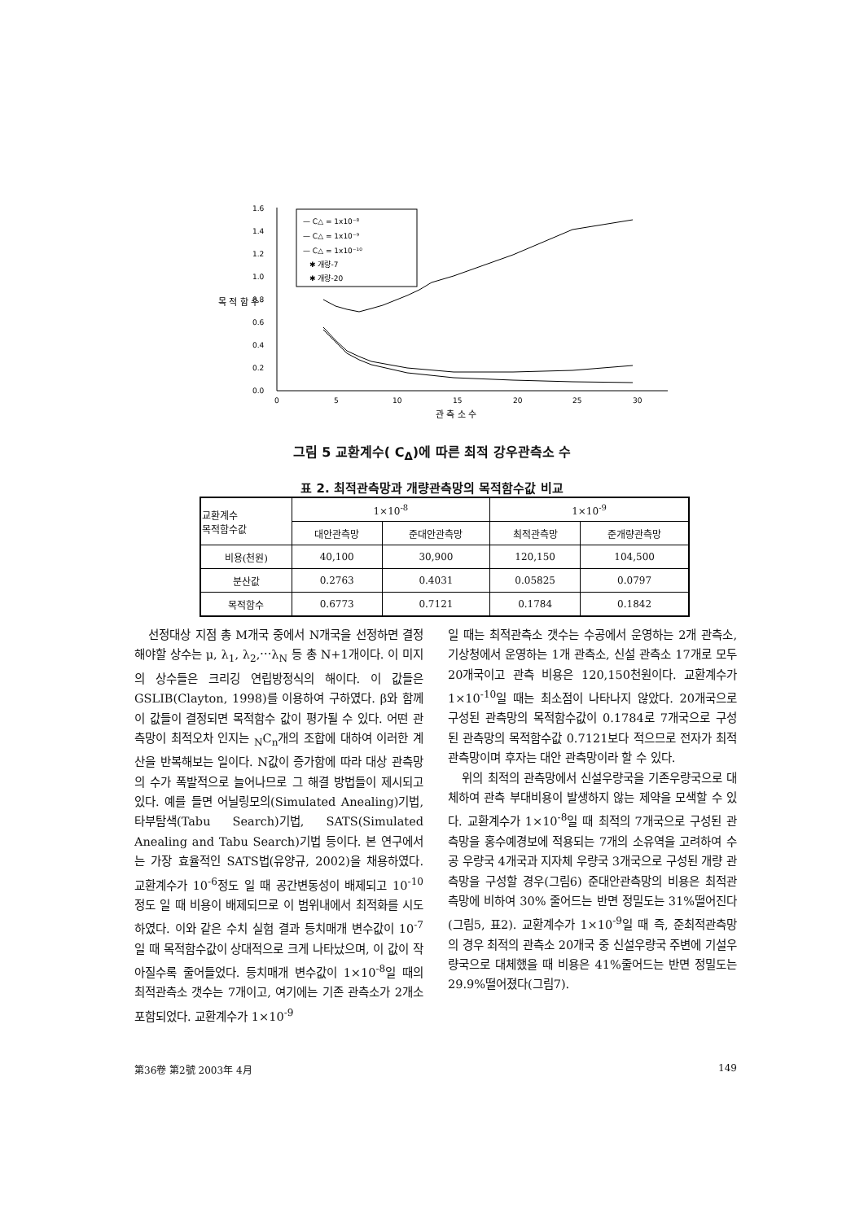1.6
1.4
1.2
1.0
0.8
0.6
0.4
0.2
0.0
0
5
10
15
20
25
30
관 측 소 수
목 적 함 수
— C△ = 1x10⁻⁸
— C△ = 1x10⁻⁹
— C△ = 1x10⁻¹⁰
✱ 개량-7
✱ 개량-20
그림 5 교환계수( C<sub>Δ</sub>)에 따른 최적 강우관측소 수
표 2. 최적관측망과 개량관측망의 목적함수값 비교
| 교환계수 목적함수값 | 1×10<sup>-8</sup> | | 1×10<sup>-9</sup> | |
| --- | --- | --- | --- | --- |
| | 대안관측망 | 준대안관측망 | 최적관측망 | 준개량관측망 |
| 비용(천원) | 40,100 | 30,900 | 120,150 | 104,500 |
| 분산값 | 0.2763 | 0.4031 | 0.05825 | 0.0797 |
| 목적함수 | 0.6773 | 0.7121 | 0.1784 | 0.1842 |
선정대상 지점 총 M개국 중에서 N개국을 선정하면 결정해야할 상수는 μ, λ<sub>1</sub>, λ<sub>2</sub>,⋯λ<sub>N</sub> 등 총 N+1개이다. 이 미지의 상수들은 크리깅 연립방정식의 해이다. 이 값들은 GSLIB(Clayton, 1998)를 이용하여 구하였다. β와 함께 이 값들이 결정되면 목적함수 값이 평가될 수 있다. 어떤 관측망이 최적오차 인지는 <sub>N</sub>C<sub>n</sub>개의 조합에 대하여 이러한 계산을 반복해보는 일이다. N값이 증가함에 따라 대상 관측망의 수가 폭발적으로 늘어나므로 그 해결 방법들이 제시되고 있다. 예를 들면 어닐링모의(Simulated Anealing)기법, 타부탐색(Tabu Search)기법, SATS(Simulated Anealing and Tabu Search)기법 등이다. 본 연구에서는 가장 효율적인 SATS법(유양규, 2002)을 채용하였다. 교환계수가 10<sup>-6</sup>정도 일 때 공간변동성이 배제되고 10<sup>-10</sup>정도 일 때 비용이 배제되므로 이 범위내에서 최적화를 시도하였다. 이와 같은 수치 실험 결과 등치매개 변수값이 10<sup>-7</sup> 일 때 목적함수값이 상대적으로 크게 나타났으며, 이 값이 작아질수록 줄어들었다. 등치매개 변수값이 1×10<sup>-8</sup>일 때의 최적관측소 갯수는 7개이고, 여기에는 기존 관측소가 2개소 포함되었다. 교환계수가 1×10<sup>-9</sup>
일 때는 최적관측소 갯수는 수공에서 운영하는 2개 관측소, 기상청에서 운영하는 1개 관측소, 신설 관측소 17개로 모두 20개국이고 관측 비용은 120,150천원이다. 교환계수가 1×10<sup>-10</sup>일 때는 최소점이 나타나지 않았다. 20개국으로 구성된 관측망의 목적함수값이 0.1784로 7개국으로 구성된 관측망의 목적함수값 0.7121보다 적으므로 전자가 최적관측망이며 후자는 대안 관측망이라 할 수 있다.
위의 최적의 관측망에서 신설우량국을 기존우량국으로 대체하여 관측 부대비용이 발생하지 않는 제약을 모색할 수 있다. 교환계수가 1×10<sup>-8</sup>일 때 최적의 7개국으로 구성된 관측망을 홍수예경보에 적용되는 7개의 소유역을 고려하여 수공 우량국 4개국과 지자체 우량국 3개국으로 구성된 개량 관측망을 구성할 경우(그림6) 준대안관측망의 비용은 최적관측망에 비하여 30% 줄어드는 반면 정밀도는 31%떨어진다(그림5, 표2). 교환계수가 1×10<sup>-9</sup>일 때 즉, 준최적관측망의 경우 최적의 관측소 20개국 중 신설우량국 주변에 기설우량국으로 대체했을 때 비용은 41%줄어드는 반면 정밀도는 29.9%떨어졌다(그림7).
第36卷 第2號 2003年 4月 149